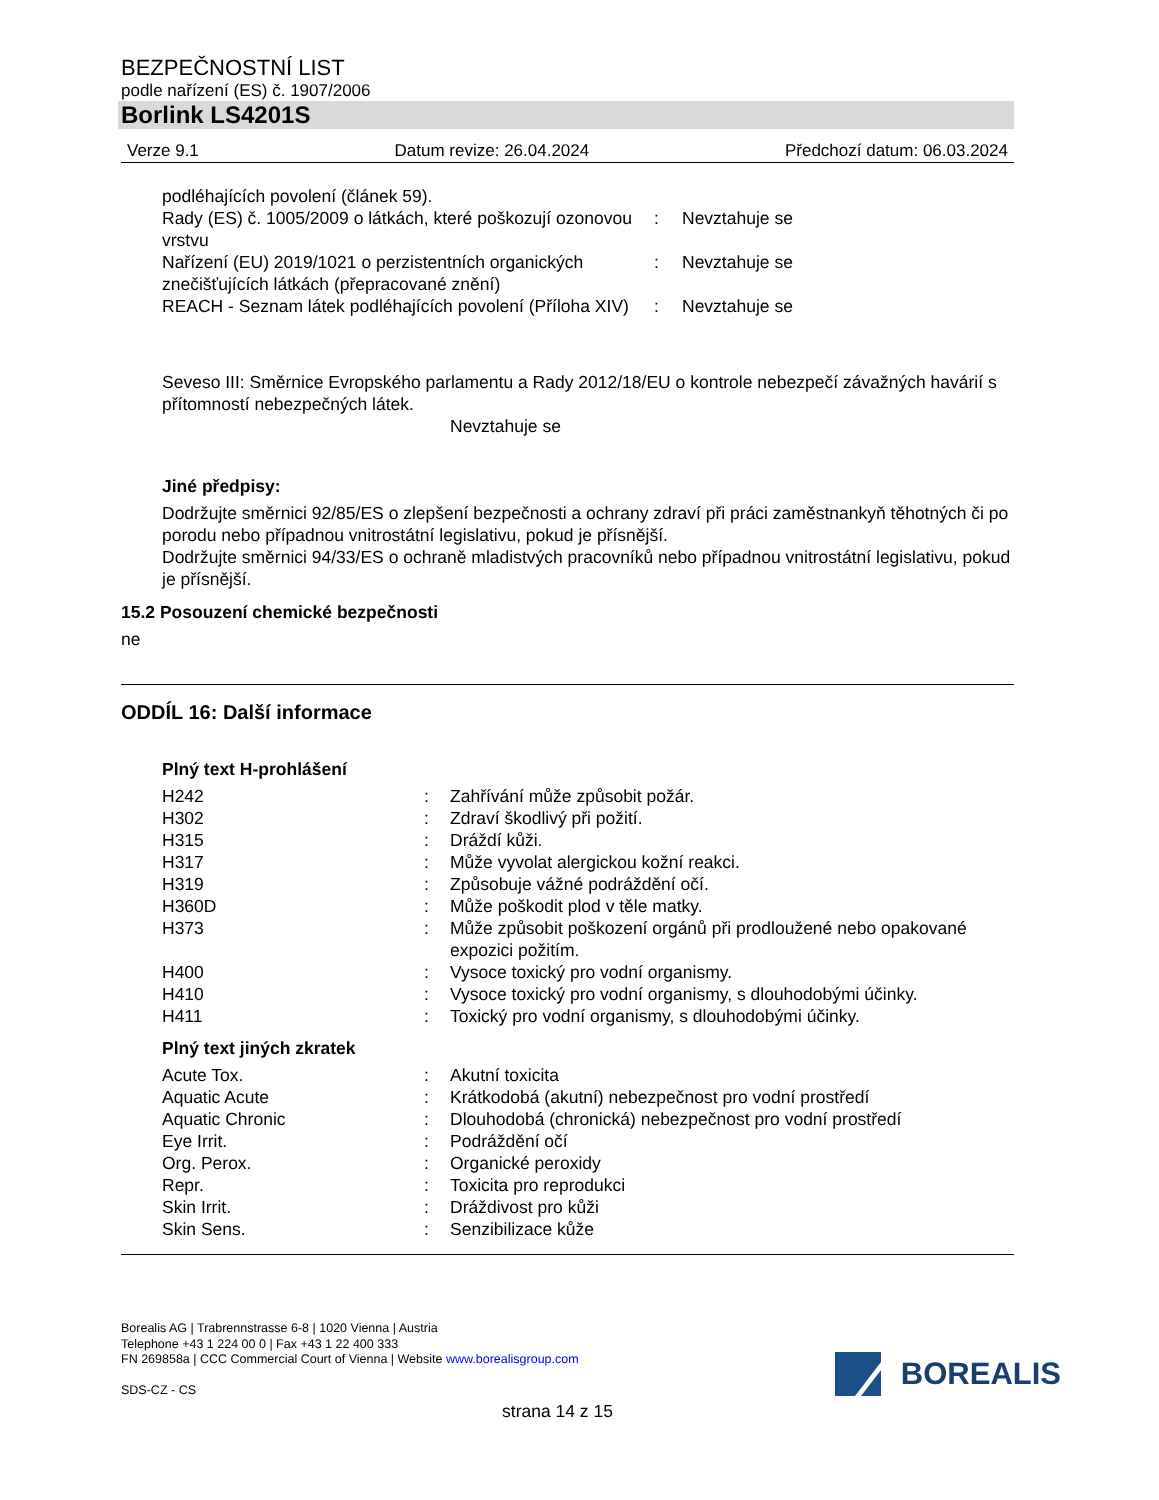BEZPEČNOSTNÍ LIST
podle nařízení (ES) č. 1907/2006
Borlink LS4201S
Verze 9.1 Datum revize: 26.04.2024 Předchozí datum: 06.03.2024
| podléhajících povolení (článek 59). | | |
| Rady (ES) č. 1005/2009 o látkách, které poškozují ozonovou vrstvu | : | Nevztahuje se |
| Nařízení (EU) 2019/1021 o perzistentních organických znečišťujících látkách (přepracované znění) | : | Nevztahuje se |
| REACH - Seznam látek podléhajících povolení (Příloha XIV) | : | Nevztahuje se |
Seveso III: Směrnice Evropského parlamentu a Rady 2012/18/EU o kontrole nebezpečí závažných havárií s přítomností nebezpečných látek.
Nevztahuje se
Jiné předpisy:
Dodržujte směrnici 92/85/ES o zlepšení bezpečnosti a ochrany zdraví při práci zaměstnankyň těhotných či po porodu nebo případnou vnitrostátní legislativu, pokud je přísnější.
Dodržujte směrnici 94/33/ES o ochraně mladistvých pracovníků nebo případnou vnitrostátní legislativu, pokud je přísnější.
15.2 Posouzení chemické bezpečnosti
ne
ODDÍL 16: Další informace
Plný text H-prohlášení
| H242 | : | Zahřívání může způsobit požár. |
| H302 | : | Zdraví škodlivý při požití. |
| H315 | : | Dráždí kůži. |
| H317 | : | Může vyvolat alergickou kožní reakci. |
| H319 | : | Způsobuje vážné podráždění očí. |
| H360D | : | Může poškodit plod v těle matky. |
| H373 | : | Může způsobit poškození orgánů při prodloužené nebo opakované expozici požitím. |
| H400 | : | Vysoce toxický pro vodní organismy. |
| H410 | : | Vysoce toxický pro vodní organismy, s dlouhodobými účinky. |
| H411 | : | Toxický pro vodní organismy, s dlouhodobými účinky. |
Plný text jiných zkratek
| Acute Tox. | : | Akutní toxicita |
| Aquatic Acute | : | Krátkodobá (akutní) nebezpečnost pro vodní prostředí |
| Aquatic Chronic | : | Dlouhodobá (chronická) nebezpečnost pro vodní prostředí |
| Eye Irrit. | : | Podráždění očí |
| Org. Perox. | : | Organické peroxidy |
| Repr. | : | Toxicita pro reprodukci |
| Skin Irrit. | : | Dráždivost pro kůži |
| Skin Sens. | : | Senzibilizace kůže |
Borealis AG | Trabrennstrasse 6-8 | 1020 Vienna | Austria
Telephone +43 1 224 00 0 | Fax +43 1 22 400 333
FN 269858a | CCC Commercial Court of Vienna | Website www.borealisgroup.com
SDS-CZ - CS
BOREALIS
strana 14 z 15